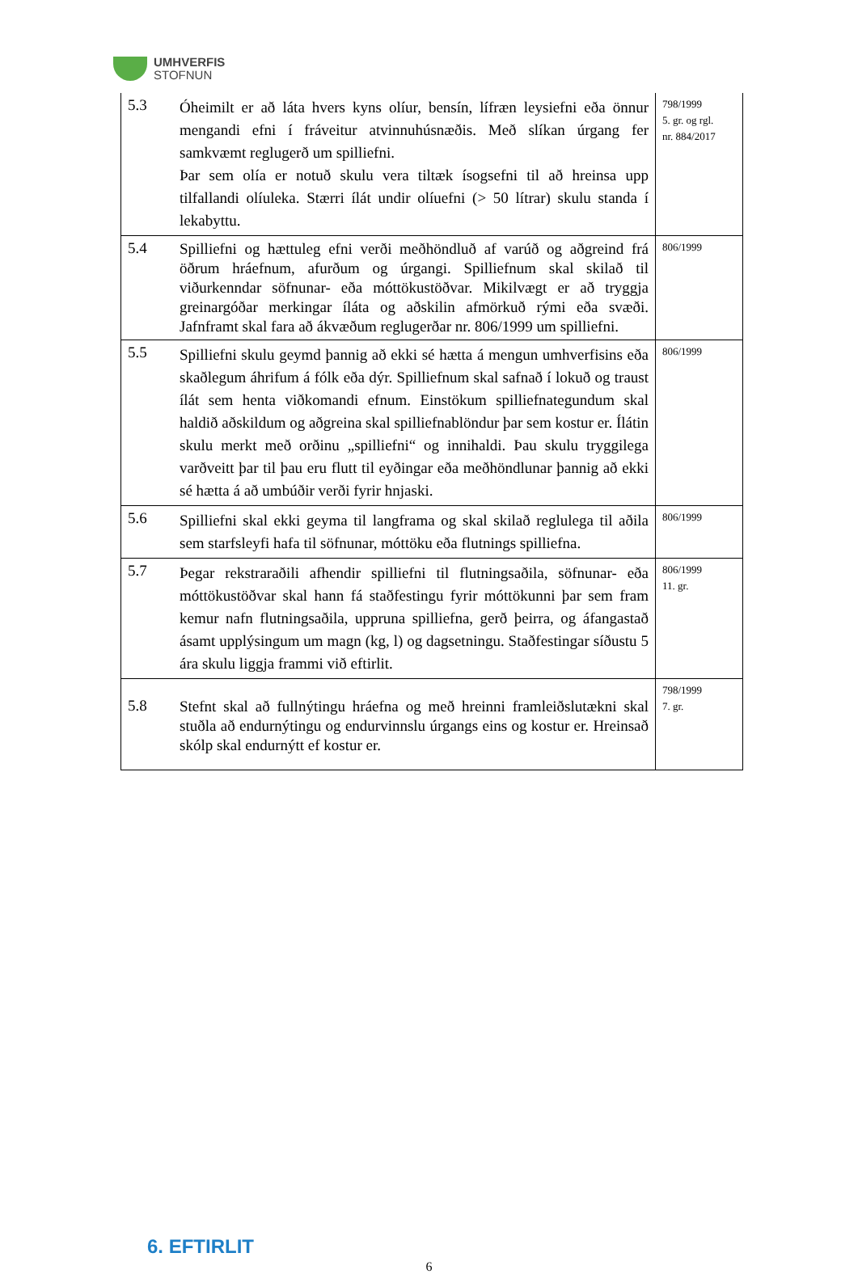UMHVERFIS
STOFNUN
| 5.3 | Óheimilt er að láta hvers kyns olíur, bensín, lífræn leysiefni eða önnur mengandi efni í fráveitur atvinnuhúsnæðis. Með slíkan úrgang fer samkvæmt reglugerð um spilliefni. Þar sem olía er notuð skulu vera tiltæk ísogsefni til að hreinsa upp tilfallandi olíuleka. Stærri ílát undir olíuefni (> 50 lítrar) skulu standa í lekabyttu. | 798/1999 5. gr. og rgl. nr. 884/2017 |
| 5.4 | Spilliefni og hættuleg efni verði meðhöndluð af varúð og aðgreind frá öðrum hráefnum, afurðum og úrgangi. Spilliefnum skal skilað til viðurkenndar söfnunar- eða móttökustöðvar. Mikilvægt er að tryggja greinargóðar merkingar íláta og aðskilin afmörkuð rými eða svæði. Jafnframt skal fara að ákvæðum reglugerðar nr. 806/1999 um spilliefni. | 806/1999 |
| 5.5 | Spilliefni skulu geymd þannig að ekki sé hætta á mengun umhverfisins eða skaðlegum áhrifum á fólk eða dýr. Spilliefnum skal safnað í lokuð og traust ílát sem henta viðkomandi efnum. Einstökum spilliefnategundum skal haldið aðskildum og aðgreina skal spilliefnablöndur þar sem kostur er. Ílátin skulu merkt með orðinu „spilliefni“ og innihaldi. Þau skulu tryggilega varðveitt þar til þau eru flutt til eyðingar eða meðhöndlunar þannig að ekki sé hætta á að umbúðir verði fyrir hnjaski. | 806/1999 |
| 5.6 | Spilliefni skal ekki geyma til langframa og skal skilað reglulega til aðila sem starfsleyfi hafa til söfnunar, móttöku eða flutnings spilliefna. | 806/1999 |
| 5.7 | Þegar rekstraraðili afhendir spilliefni til flutningsaðila, söfnunar- eða móttökustöðvar skal hann fá staðfestingu fyrir móttökunni þar sem fram kemur nafn flutningsaðila, uppruna spilliefna, gerð þeirra, og áfangastað ásamt upplýsingum um magn (kg, l) og dagsetningu. Staðfestingar síðustu 5 ára skulu liggja frammi við eftirlit. | 806/1999 11. gr. |
| 5.8 | Stefnt skal að fullnýtingu hráefna og með hreinni framleiðslutækni skal stuðla að endurnýtingu og endurvinnslu úrgangs eins og kostur er. Hreinsað skólp skal endurnýtt ef kostur er. | 798/1999 7. gr. |
6. EFTIRLIT
6